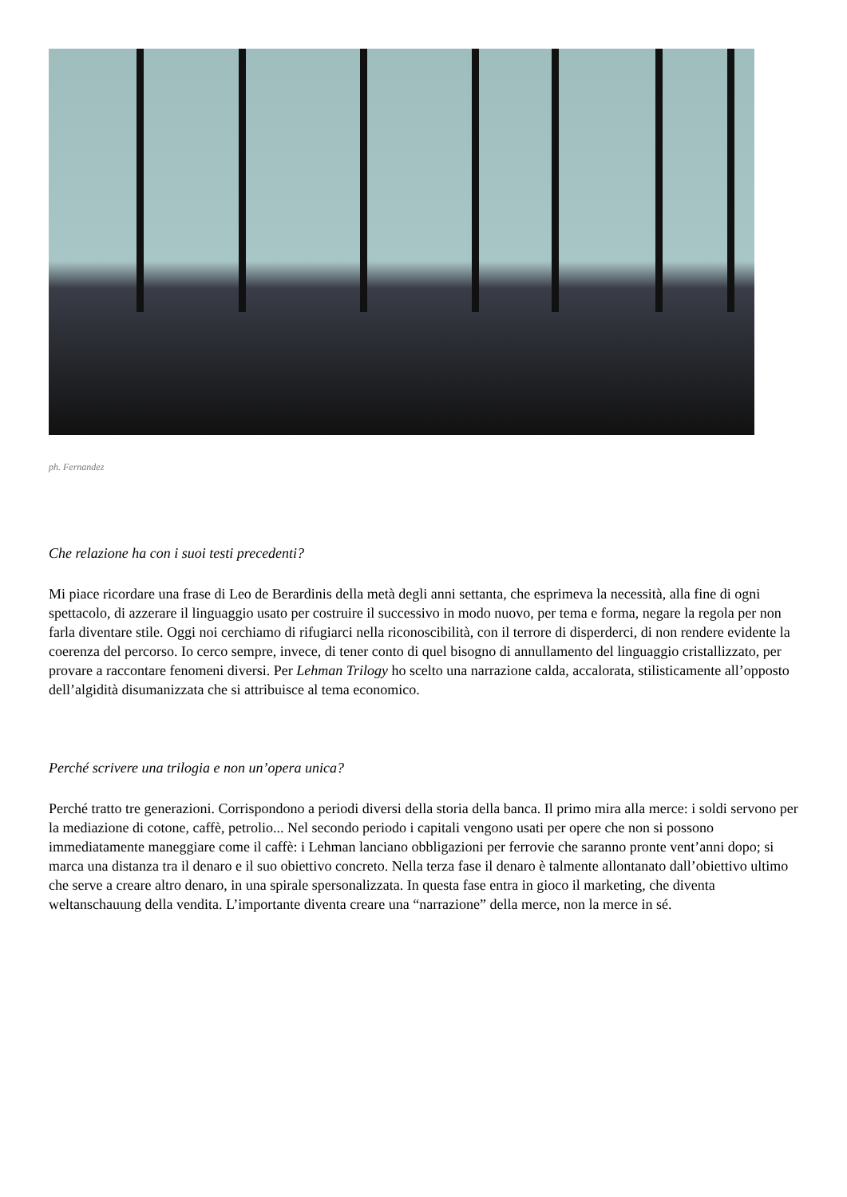ph. Fernandez
Che relazione ha con i suoi testi precedenti?
Mi piace ricordare una frase di Leo de Berardinis della metà degli anni settanta, che esprimeva la necessità, alla fine di ogni spettacolo, di azzerare il linguaggio usato per costruire il successivo in modo nuovo, per tema e forma, negare la regola per non farla diventare stile. Oggi noi cerchiamo di rifugiarci nella riconoscibilità, con il terrore di disperderci, di non rendere evidente la coerenza del percorso. Io cerco sempre, invece, di tener conto di quel bisogno di annullamento del linguaggio cristallizzato, per provare a raccontare fenomeni diversi. Per Lehman Trilogy ho scelto una narrazione calda, accalorata, stilisticamente all’opposto dell’algidità disumanizzata che si attribuisce al tema economico.
Perché scrivere una trilogia e non un’opera unica?
Perché tratto tre generazioni. Corrispondono a periodi diversi della storia della banca. Il primo mira alla merce: i soldi servono per la mediazione di cotone, caffè, petrolio... Nel secondo periodo i capitali vengono usati per opere che non si possono immediatamente maneggiare come il caffè: i Lehman lanciano obbligazioni per ferrovie che saranno pronte vent’anni dopo; si marca una distanza tra il denaro e il suo obiettivo concreto. Nella terza fase il denaro è talmente allontanato dall’obiettivo ultimo che serve a creare altro denaro, in una spirale spersonalizzata. In questa fase entra in gioco il marketing, che diventa weltanschauung della vendita. L’importante diventa creare una “narrazione” della merce, non la merce in sé.